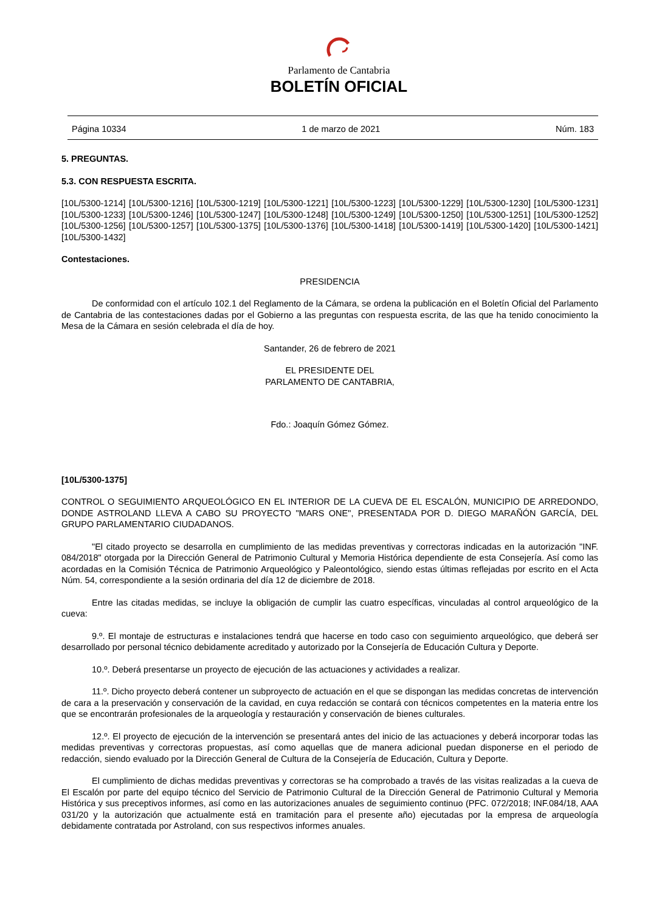Parlamento de Cantabria
BOLETÍN OFICIAL
Página 10334 1 de marzo de 2021 Núm. 183
5. PREGUNTAS.
5.3. CON RESPUESTA ESCRITA.
[10L/5300-1214] [10L/5300-1216] [10L/5300-1219] [10L/5300-1221] [10L/5300-1223] [10L/5300-1229] [10L/5300-1230] [10L/5300-1231] [10L/5300-1233] [10L/5300-1246] [10L/5300-1247] [10L/5300-1248] [10L/5300-1249] [10L/5300-1250] [10L/5300-1251] [10L/5300-1252] [10L/5300-1256] [10L/5300-1257] [10L/5300-1375] [10L/5300-1376] [10L/5300-1418] [10L/5300-1419] [10L/5300-1420] [10L/5300-1421] [10L/5300-1432]
Contestaciones.
PRESIDENCIA
De conformidad con el artículo 102.1 del Reglamento de la Cámara, se ordena la publicación en el Boletín Oficial del Parlamento de Cantabria de las contestaciones dadas por el Gobierno a las preguntas con respuesta escrita, de las que ha tenido conocimiento la Mesa de la Cámara en sesión celebrada el día de hoy.
Santander, 26 de febrero de 2021
EL PRESIDENTE DEL
PARLAMENTO DE CANTABRIA,
Fdo.: Joaquín Gómez Gómez.
[10L/5300-1375]
CONTROL O SEGUIMIENTO ARQUEOLÓGICO EN EL INTERIOR DE LA CUEVA DE EL ESCALÓN, MUNICIPIO DE ARREDONDO, DONDE ASTROLAND LLEVA A CABO SU PROYECTO "MARS ONE", PRESENTADA POR D. DIEGO MARAÑÓN GARCÍA, DEL GRUPO PARLAMENTARIO CIUDADANOS.
"El citado proyecto se desarrolla en cumplimiento de las medidas preventivas y correctoras indicadas en la autorización "INF. 084/2018" otorgada por la Dirección General de Patrimonio Cultural y Memoria Histórica dependiente de esta Consejería. Así como las acordadas en la Comisión Técnica de Patrimonio Arqueológico y Paleontológico, siendo estas últimas reflejadas por escrito en el Acta Núm. 54, correspondiente a la sesión ordinaria del día 12 de diciembre de 2018.
Entre las citadas medidas, se incluye la obligación de cumplir las cuatro específicas, vinculadas al control arqueológico de la cueva:
9.º. El montaje de estructuras e instalaciones tendrá que hacerse en todo caso con seguimiento arqueológico, que deberá ser desarrollado por personal técnico debidamente acreditado y autorizado por la Consejería de Educación Cultura y Deporte.
10.º. Deberá presentarse un proyecto de ejecución de las actuaciones y actividades a realizar.
11.º. Dicho proyecto deberá contener un subproyecto de actuación en el que se dispongan las medidas concretas de intervención de cara a la preservación y conservación de la cavidad, en cuya redacción se contará con técnicos competentes en la materia entre los que se encontrarán profesionales de la arqueología y restauración y conservación de bienes culturales.
12.º. El proyecto de ejecución de la intervención se presentará antes del inicio de las actuaciones y deberá incorporar todas las medidas preventivas y correctoras propuestas, así como aquellas que de manera adicional puedan disponerse en el periodo de redacción, siendo evaluado por la Dirección General de Cultura de la Consejería de Educación, Cultura y Deporte.
El cumplimiento de dichas medidas preventivas y correctoras se ha comprobado a través de las visitas realizadas a la cueva de El Escalón por parte del equipo técnico del Servicio de Patrimonio Cultural de la Dirección General de Patrimonio Cultural y Memoria Histórica y sus preceptivos informes, así como en las autorizaciones anuales de seguimiento continuo (PFC. 072/2018; INF.084/18, AAA 031/20 y la autorización que actualmente está en tramitación para el presente año) ejecutadas por la empresa de arqueología debidamente contratada por Astroland, con sus respectivos informes anuales.